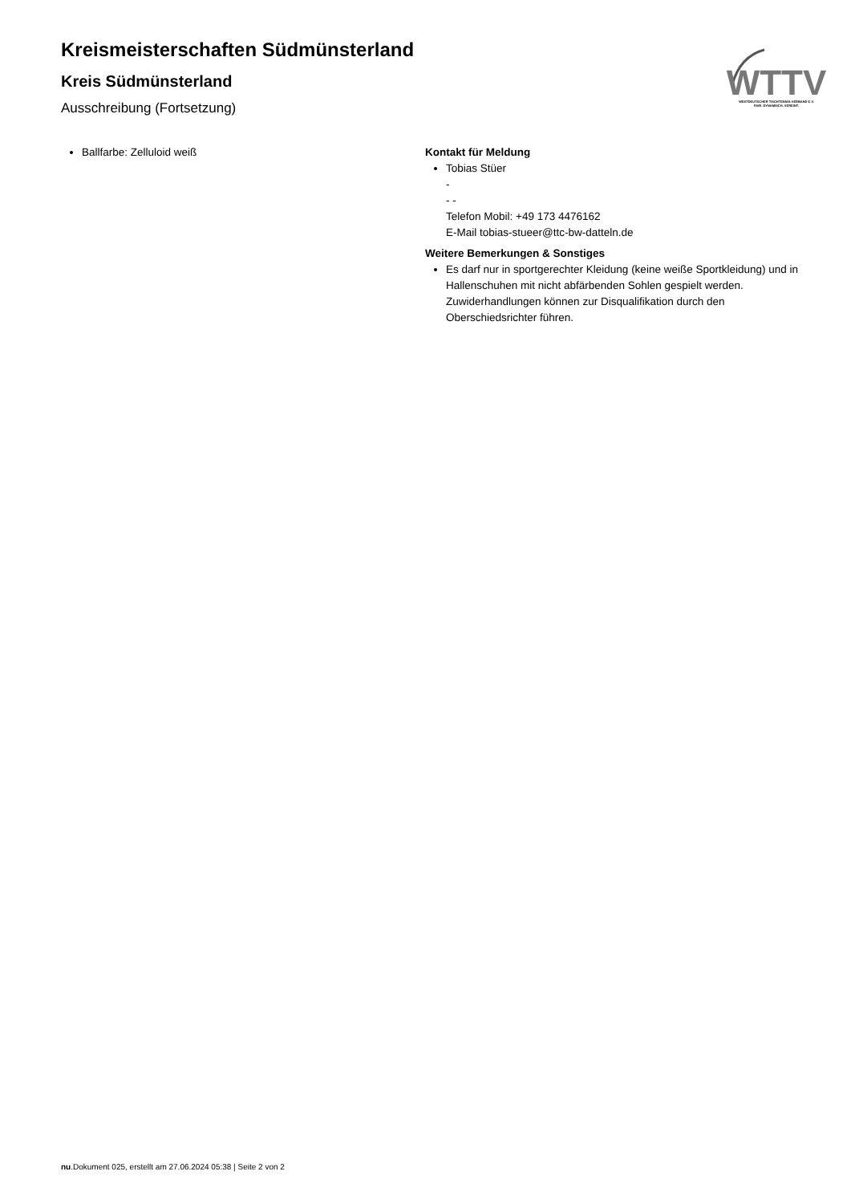Kreismeisterschaften Südmünsterland
Kreis Südmünsterland
Ausschreibung (Fortsetzung)
WTTV
WESTDEUTSCHER TISCHTENNIS-VERBAND E.V.
FAIR. DYNAMISCH. VEREINT.
Ballfarbe: Zelluloid weiß Kontakt für Meldung
Tobias Stüer
-
- -
Telefon Mobil: +49 173 4476162
E-Mail tobias-stueer@ttc-bw-datteln.de
Weitere Bemerkungen & Sonstiges
Es darf nur in sportgerechter Kleidung (keine weiße Sportkleidung) und in Hallenschuhen mit nicht abfärbenden Sohlen gespielt werden. Zuwiderhandlungen können zur Disqualifikation durch den Oberschiedsrichter führen.
nu.Dokument 025, erstellt am 27.06.2024 05:38 | Seite 2 von 2